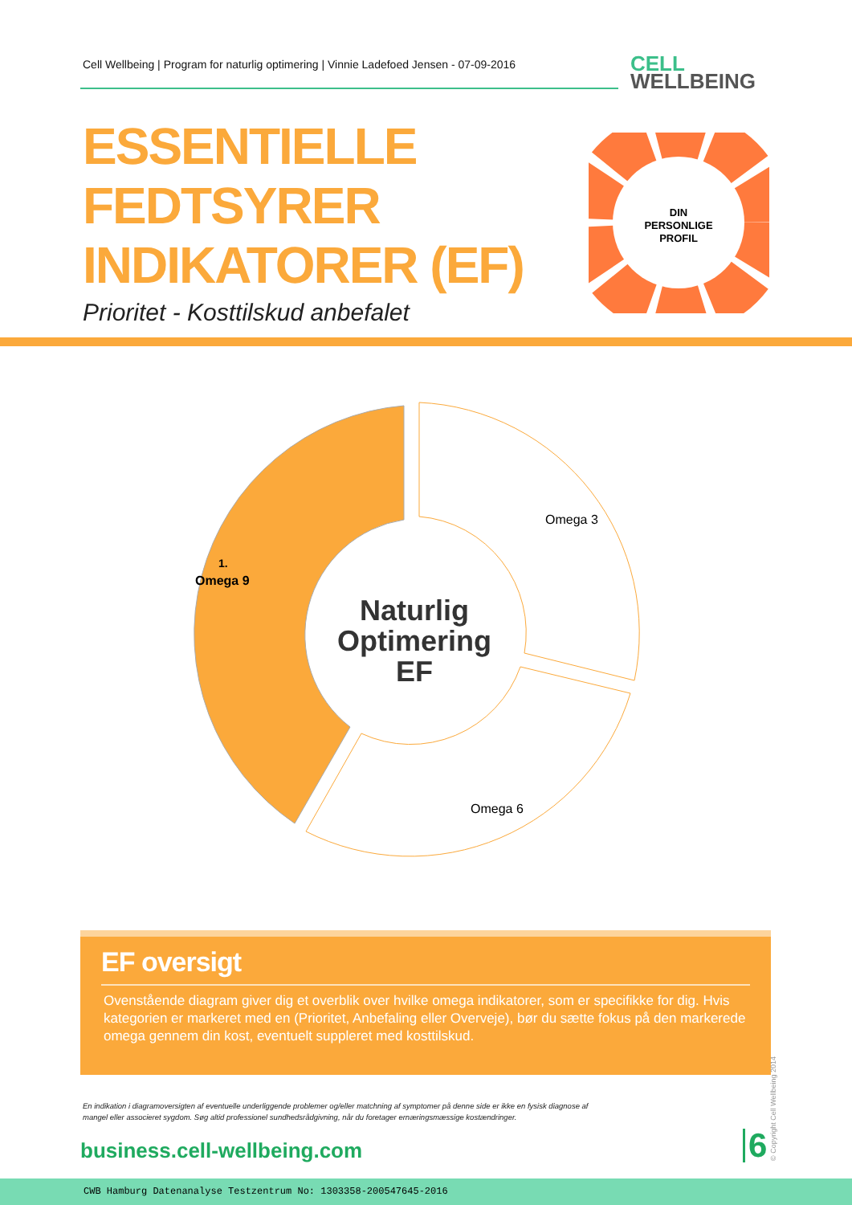Cell Wellbeing | Program for naturlig optimering | Vinnie Ladefoed Jensen - 07-09-2016
CELL
WELLBEING
ESSENTIELLE
FEDTSYRER
INDIKATORER (EF)
Prioritet - Kosttilskud anbefalet
DIN
PERSONLIGE
PROFIL
Omega 3
1.
Omega 9
Omega 6
Naturlig
Optimering
EF
EF oversigt
Ovenstående diagram giver dig et overblik over hvilke omega indikatorer, som er specifikke for dig. Hvis kategorien er markeret med en (Prioritet, Anbefaling eller Overveje), bør du sætte fokus på den markerede omega gennem din kost, eventuelt suppleret med kosttilskud.
En indikation i diagramoversigten af eventuelle underliggende problemer og/eller matchning af symptomer på denne side er ikke en fysisk diagnose af mangel eller associeret sygdom. Søg altid professionel sundhedsrådgivning, når du foretager ernæringsmæssige kostændringer.
business.cell-wellbeing.com 6 © Copyright Cell Wellbeing 2014
CWB Hamburg Datenanalyse Testzentrum No: 1303358-200547645-2016